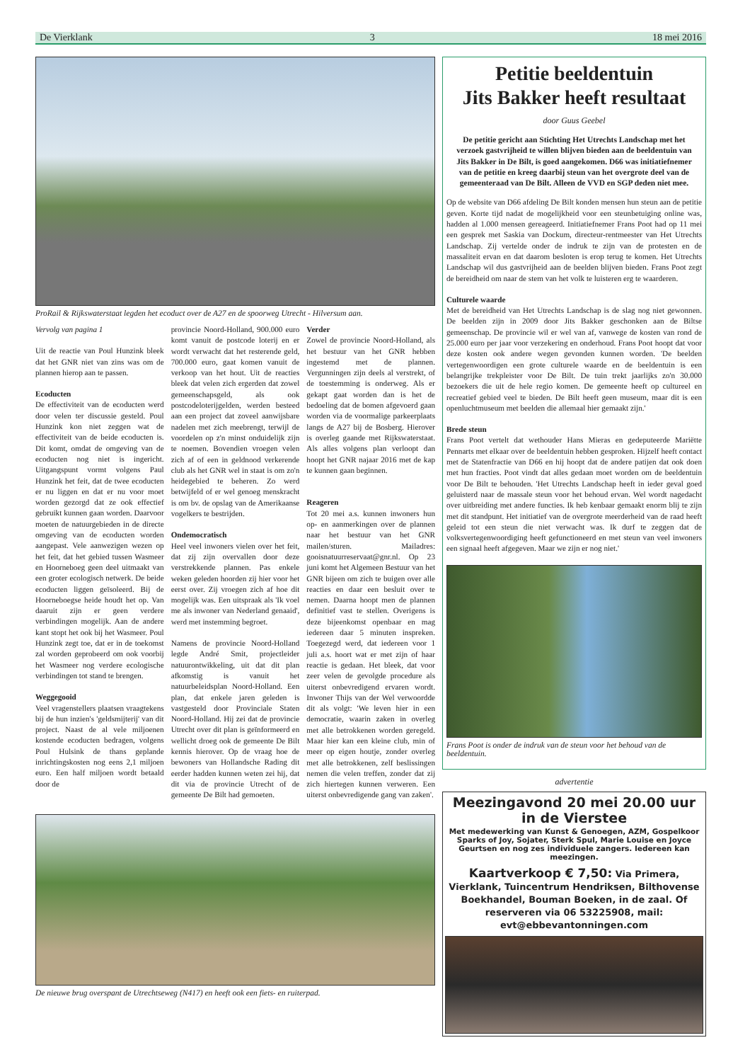De Vierklank 3 18 mei 2016
ProRail & Rijkswaterstaat legden het ecoduct over de A27 en de spoorweg Utrecht - Hilversum aan.
Vervolg van pagina 1
Uit de reactie van Poul Hunzink bleek dat het GNR niet van zins was om de plannen hierop aan te passen.
Ecoducten
De effectiviteit van de ecoducten werd door velen ter discussie gesteld. Poul Hunzink kon niet zeggen wat de effectiviteit van de beide ecoducten is. Dit komt, omdat de omgeving van de ecoducten nog niet is ingericht. Uitgangspunt vormt volgens Paul Hunzink het feit, dat de twee ecoducten er nu liggen en dat er nu voor moet worden gezorgd dat ze ook effectief gebruikt kunnen gaan worden. Daarvoor moeten de natuurgebieden in de directe omgeving van de ecoducten worden aangepast. Vele aanwezigen wezen op het feit, dat het gebied tussen Wasmeer en Hoorneboeg geen deel uitmaakt van een groter ecologisch netwerk. De beide ecoducten liggen geïsoleerd. Bij de Hoorneboegse heide houdt het op. Van daaruit zijn er geen verdere verbindingen mogelijk. Aan de andere kant stopt het ook bij het Wasmeer. Poul Hunzink zegt toe, dat er in de toekomst zal worden geprobeerd om ook voorbij het Wasmeer nog verdere ecologische verbindingen tot stand te brengen.
Weggegooid
Veel vragenstellers plaatsen vraagtekens bij de hun inzien's 'geldsmijterij' van dit project. Naast de al vele miljoenen kostende ecoducten bedragen, volgens Poul Hulsink de thans geplande inrichtingskosten nog eens 2,1 miljoen euro. Een half miljoen wordt betaald door de
provincie Noord-Holland, 900.000 euro komt vanuit de postcode loterij en er wordt verwacht dat het resterende geld, 700.000 euro, gaat komen vanuit de verkoop van het hout. Uit de reacties bleek dat velen zich ergerden dat zowel gemeenschapsgeld, als ook postcodeloterijgelden, werden besteed aan een project dat zoveel aanwijsbare nadelen met zich meebrengt, terwijl de voordelen op z'n minst onduidelijk zijn te noemen. Bovendien vroegen velen zich af of een in geldnood verkerende club als het GNR wel in staat is om zo'n heidegebied te beheren. Zo werd betwijfeld of er wel genoeg menskracht is om bv. de opslag van de Amerikaanse vogelkers te bestrijden.
Ondemocratisch
Heel veel inwoners vielen over het feit, dat zij zijn overvallen door deze verstrekkende plannen. Pas enkele weken geleden hoorden zij hier voor het eerst over. Zij vroegen zich af hoe dit mogelijk was. Een uitspraak als 'Ik voel me als inwoner van Nederland genaaid', werd met instemming begroet.
Namens de provincie Noord-Holland legde André Smit, projectleider natuurontwikkeling, uit dat dit plan afkomstig is vanuit het natuurbeleidsplan Noord-Holland. Een plan, dat enkele jaren geleden is vastgesteld door Provinciale Staten Noord-Holland. Hij zei dat de provincie Utrecht over dit plan is geïnformeerd en wellicht droeg ook de gemeente De Bilt kennis hierover. Op de vraag hoe de bewoners van Hollandsche Rading dit eerder hadden kunnen weten zei hij, dat dit via de provincie Utrecht of de gemeente De Bilt had gemoeten.
Verder
Zowel de provincie Noord-Holland, als het bestuur van het GNR hebben ingestemd met de plannen. Vergunningen zijn deels al verstrekt, of de toestemming is onderweg. Als er gekapt gaat worden dan is het de bedoeling dat de bomen afgevoerd gaan worden via de voormalige parkeerplaats langs de A27 bij de Bosberg. Hierover is overleg gaande met Rijkswaterstaat. Als alles volgens plan verloopt dan hoopt het GNR najaar 2016 met de kap te kunnen gaan beginnen.
Reageren
Tot 20 mei a.s. kunnen inwoners hun op- en aanmerkingen over de plannen naar het bestuur van het GNR mailen/sturen. Mailadres: gooisnatuurreservaat@gnr.nl. Op 23 juni komt het Algemeen Bestuur van het GNR bijeen om zich te buigen over alle reacties en daar een besluit over te nemen. Daarna hoopt men de plannen definitief vast te stellen. Overigens is deze bijeenkomst openbaar en mag iedereen daar 5 minuten inspreken. Toegezegd werd, dat iedereen voor 1 juli a.s. hoort wat er met zijn of haar reactie is gedaan. Het bleek, dat voor zeer velen de gevolgde procedure als uiterst onbevredigend ervaren wordt. Inwoner Thijs van der Wel verwoordde dit als volgt: 'We leven hier in een democratie, waarin zaken in overleg met alle betrokkenen worden geregeld. Maar hier kan een kleine club, min of meer op eigen houtje, zonder overleg met alle betrokkenen, zelf beslissingen nemen die velen treffen, zonder dat zij zich hiertegen kunnen verweren. Een uiterst onbevredigende gang van zaken'.
De nieuwe brug overspant de Utrechtseweg (N417) en heeft ook een fiets- en ruiterpad.
Petitie beeldentuin
Jits Bakker heeft resultaat
door Guus Geebel
De petitie gericht aan Stichting Het Utrechts Landschap met het verzoek gastvrijheid te willen blijven bieden aan de beeldentuin van Jits Bakker in De Bilt, is goed aangekomen. D66 was initiatiefnemer van de petitie en kreeg daarbij steun van het overgrote deel van de gemeenteraad van De Bilt. Alleen de VVD en SGP deden niet mee.
Op de website van D66 afdeling De Bilt konden mensen hun steun aan de petitie geven. Korte tijd nadat de mogelijkheid voor een steunbetuiging online was, hadden al 1.000 mensen gereageerd. Initiatiefnemer Frans Poot had op 11 mei een gesprek met Saskia van Dockum, directeur-rentmeester van Het Utrechts Landschap. Zij vertelde onder de indruk te zijn van de protesten en de massaliteit ervan en dat daarom besloten is erop terug te komen. Het Utrechts Landschap wil dus gastvrijheid aan de beelden blijven bieden. Frans Poot zegt de bereidheid om naar de stem van het volk te luisteren erg te waarderen.
Culturele waarde
Met de bereidheid van Het Utrechts Landschap is de slag nog niet gewonnen. De beelden zijn in 2009 door Jits Bakker geschonken aan de Biltse gemeenschap. De provincie wil er wel van af, vanwege de kosten van rond de 25.000 euro per jaar voor verzekering en onderhoud. Frans Poot hoopt dat voor deze kosten ook andere wegen gevonden kunnen worden. 'De beelden vertegenwoordigen een grote culturele waarde en de beeldentuin is een belangrijke trekpleister voor De Bilt. De tuin trekt jaarlijks zo'n 30.000 bezoekers die uit de hele regio komen. De gemeente heeft op cultureel en recreatief gebied veel te bieden. De Bilt heeft geen museum, maar dit is een openluchtmuseum met beelden die allemaal hier gemaakt zijn.'
Brede steun
Frans Poot vertelt dat wethouder Hans Mieras en gedeputeerde Mariëtte Pennarts met elkaar over de beeldentuin hebben gesproken. Hijzelf heeft contact met de Statenfractie van D66 en hij hoopt dat de andere patijen dat ook doen met hun fracties. Poot vindt dat alles gedaan moet worden om de beeldentuin voor De Bilt te behouden. 'Het Utrechts Landschap heeft in ieder geval goed geluisterd naar de massale steun voor het behoud ervan. Wel wordt nagedacht over uitbreiding met andere functies. Ik heb kenbaar gemaakt enorm blij te zijn met dit standpunt. Het initiatief van de overgrote meerderheid van de raad heeft geleid tot een steun die niet verwacht was. Ik durf te zeggen dat de volksvertegenwoordiging heeft gefunctioneerd en met steun van veel inwoners een signaal heeft afgegeven. Maar we zijn er nog niet.'
Frans Poot is onder de indruk van de steun voor het behoud van de beeldentuin.
advertentie
Meezingavond 20 mei 20.00 uur in de Vierstee
Met medewerking van Kunst & Genoegen, AZM, Gospelkoor Sparks of Joy, Sojater, Sterk Spul, Marie Louise en Joyce Geurtsen en nog zes individuele zangers. Iedereen kan meezingen.
Kaartverkoop € 7,50: Via Primera, Vierklank, Tuincentrum Hendriksen, Bilthovense Boekhandel, Bouman Boeken, in de zaal. Of reserveren via 06 53225908, mail: evt@ebbevantonningen.com